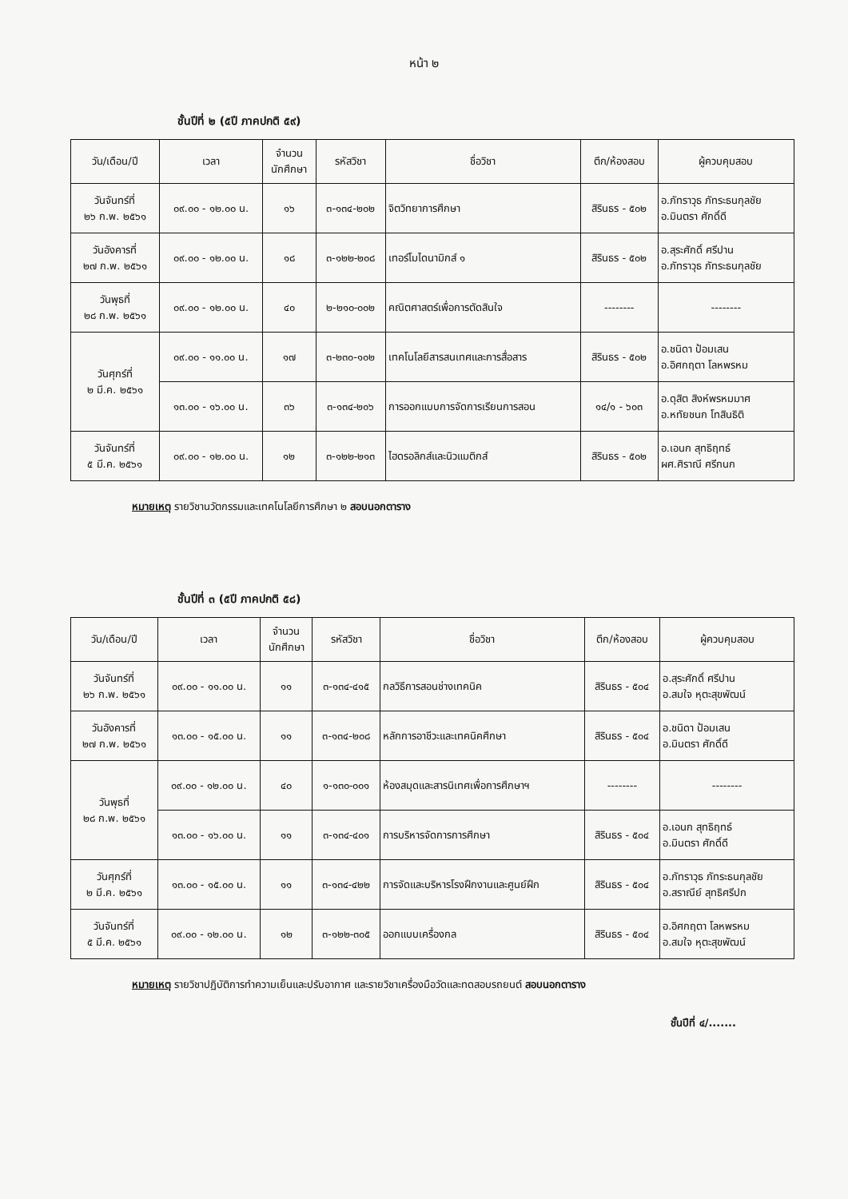หน้า ๒
ชั้นปีที่ ๒ (๕ปี ภาคปกติ ๕๙)
| วัน/เดือน/ปี | เวลา | จำนวน นักศึกษา | รหัสวิชา | ชื่อวิชา | ตึก/ห้องสอบ | ผู้ควบคุมสอบ |
| --- | --- | --- | --- | --- | --- | --- |
| วันจันทร์ที่ ๒๖ ก.พ. ๒๕๖๑ | ๐๙.๐๐ - ๑๒.๐๐ น. | ๑๖ | ๓-๑๓๔-๒๐๒ | จิตวิทยาการศึกษา | สิรินธร - ๕๐๒ | อ.ภัทราวุธ ภัทระธนกุลชัย อ.มินตรา ศักดิ์ดี |
| วันอังคารที่ ๒๗ ก.พ. ๒๕๖๑ | ๐๙.๐๐ - ๑๒.๐๐ น. | ๑๘ | ๓-๑๒๒-๒๐๘ | เทอร์โมไดนามิกส์ ๑ | สิรินธร - ๕๐๒ | อ.สุระศักดิ์ ศรีปาน อ.ภัทราวุธ ภัทระธนกุลชัย |
| วันพุธที่ ๒๘ ก.พ. ๒๕๖๑ | ๐๙.๐๐ - ๑๒.๐๐ น. | ๔๐ | ๒-๒๑๐-๐๐๒ | คณิตศาสตร์เพื่อการตัดสินใจ | -------- | -------- |
| วันศุกร์ที่ ๒ มี.ค. ๒๕๖๑ | ๐๙.๐๐ - ๑๑.๐๐ น. | ๑๗ | ๓-๒๓๐-๑๐๒ | เทคโนโลยีสารสนเทศและการสื่อสาร | สิรินธร - ๕๐๒ | อ.ชนิดา ป้อมเสน อ.อิศกฤตา โลหพรหม |
| | ๑๓.๐๐ - ๑๖.๐๐ น. | ๓๖ | ๓-๑๓๔-๒๐๖ | การออกแบบการจัดการเรียนการสอน | ๑๔/๑ - ๖๐๓ | อ.ดุสิต สิงห์พรหมมาศ อ.หทัยชนก โทสินธิติ |
| วันจันทร์ที่ ๕ มี.ค. ๒๕๖๑ | ๐๙.๐๐ - ๑๒.๐๐ น. | ๑๒ | ๓-๑๒๒-๒๑๓ | ไฮดรอลิกส์และนิวแมติกส์ | สิรินธร - ๕๐๒ | อ.เอนก สุทธิฤทธ์ ผศ.ศิราณี ศรีกนก |
หมายเหตุ รายวิชานวัตกรรมและเทคโนโลยีการศึกษา ๒ สอบนอกตาราง
ชั้นปีที่ ๓ (๕ปี ภาคปกติ ๕๘)
| วัน/เดือน/ปี | เวลา | จำนวน นักศึกษา | รหัสวิชา | ชื่อวิชา | ตึก/ห้องสอบ | ผู้ควบคุมสอบ |
| --- | --- | --- | --- | --- | --- | --- |
| วันจันทร์ที่ ๒๖ ก.พ. ๒๕๖๑ | ๐๙.๐๐ - ๑๑.๐๐ น. | ๑๑ | ๓-๑๓๔-๔๑๕ | กลวิธีการสอนช่างเทคนิค | สิรินธร - ๕๐๔ | อ.สุระศักดิ์ ศรีปาน อ.สมใจ หุตะสุขพัฒน์ |
| วันอังคารที่ ๒๗ ก.พ. ๒๕๖๑ | ๑๓.๐๐ - ๑๕.๐๐ น. | ๑๑ | ๓-๑๓๔-๒๐๘ | หลักการอาชีวะและเทคนิคศึกษา | สิรินธร - ๕๐๔ | อ.ชนิดา ป้อมเสน อ.มินตรา ศักดิ์ดี |
| วันพุธที่ ๒๘ ก.พ. ๒๕๖๑ | ๐๙.๐๐ - ๑๒.๐๐ น. | ๔๐ | ๑-๑๓๐-๐๐๑ | ห้องสมุดและสารนิเทศเพื่อการศึกษาฯ | -------- | -------- |
| | ๑๓.๐๐ - ๑๖.๐๐ น. | ๑๑ | ๓-๑๓๔-๔๐๑ | การบริหารจัดการการศึกษา | สิรินธร - ๕๐๔ | อ.เอนก สุทธิฤทธ์ อ.มินตรา ศักดิ์ดี |
| วันศุกร์ที่ ๒ มี.ค. ๒๕๖๑ | ๑๓.๐๐ - ๑๕.๐๐ น. | ๑๑ | ๓-๑๓๔-๔๒๒ | การจัดและบริหารโรงฝึกงานและศูนย์ฝึก | สิรินธร - ๕๐๔ | อ.ภัทราวุธ ภัทระธนกุลชัย อ.สราณีย์ สุทธิศรีปก |
| วันจันทร์ที่ ๕ มี.ค. ๒๕๖๑ | ๐๙.๐๐ - ๑๒.๐๐ น. | ๑๒ | ๓-๑๒๒-๓๐๕ | ออกแบบเครื่องกล | สิรินธร - ๕๐๔ | อ.อิศกฤตา โลหพรหม อ.สมใจ หุตะสุขพัฒน์ |
หมายเหตุ รายวิชาปฏิบัติการทำความเย็นและปรับอากาศ และรายวิชาเครื่องมือวัดและทดสอบรถยนต์ สอบนอกตาราง
ชั้นปีที่ ๔/.......